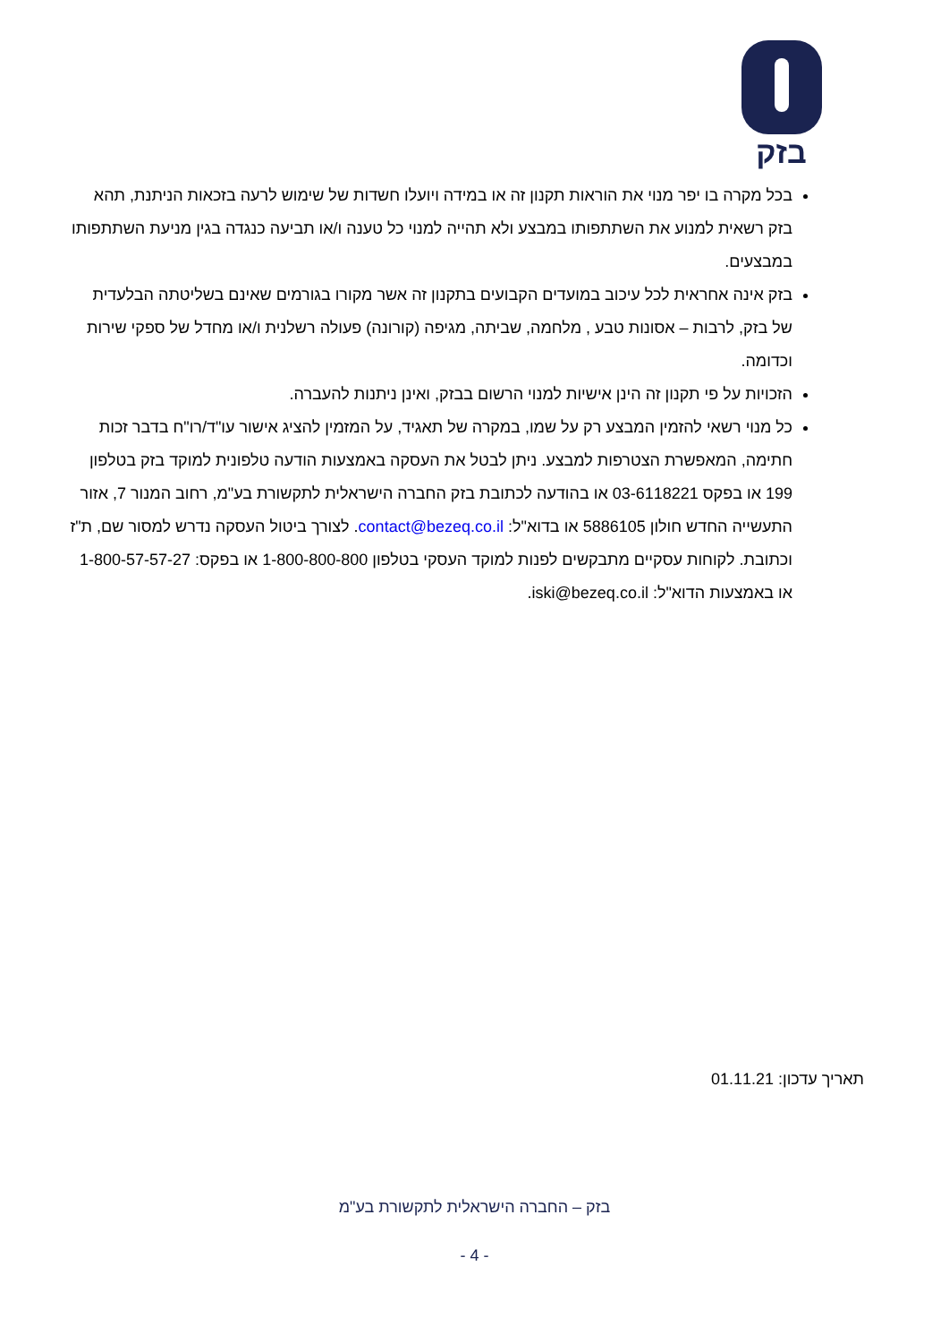בזק
בכל מקרה בו יפר מנוי את הוראות תקנון זה או במידה ויועלו חשדות של שימוש לרעה בזכאות הניתנת, תהא בזק רשאית למנוע את השתתפותו במבצע ולא תהייה למנוי כל טענה ו/או תביעה כנגדה בגין מניעת השתתפותו במבצעים.
בזק אינה אחראית לכל עיכוב במועדים הקבועים בתקנון זה אשר מקורו בגורמים שאינם בשליטתה הבלעדית של בזק, לרבות – אסונות טבע , מלחמה, שביתה, מגיפה (קורונה) פעולה רשלנית ו/או מחדל של ספקי שירות וכדומה.
הזכויות על פי תקנון זה הינן אישיות למנוי הרשום בבזק, ואינן ניתנות להעברה.
כל מנוי רשאי להזמין המבצע רק על שמו, במקרה של תאגיד, על המזמין להציג אישור עו"ד/רו"ח בדבר זכות חתימה, המאפשרת הצטרפות למבצע. ניתן לבטל את העסקה באמצעות הודעה טלפונית למוקד בזק בטלפון 199 או בפקס 03-6118221 או בהודעה לכתובת בזק החברה הישראלית לתקשורת בע"מ, רחוב המנור 7, אזור התעשייה החדש חולון 5886105 או בדוא"ל: contact@bezeq.co.il. לצורך ביטול העסקה נדרש למסור שם, ת"ז וכתובת. לקוחות עסקיים מתבקשים לפנות למוקד העסקי בטלפון 1-800-800-800 או בפקס: 1-800-57-57-27 או באמצעות הדוא"ל: iski@bezeq.co.il.
תאריך עדכון: 01.11.21
בזק – החברה הישראלית לתקשורת בע"מ
- 4 -